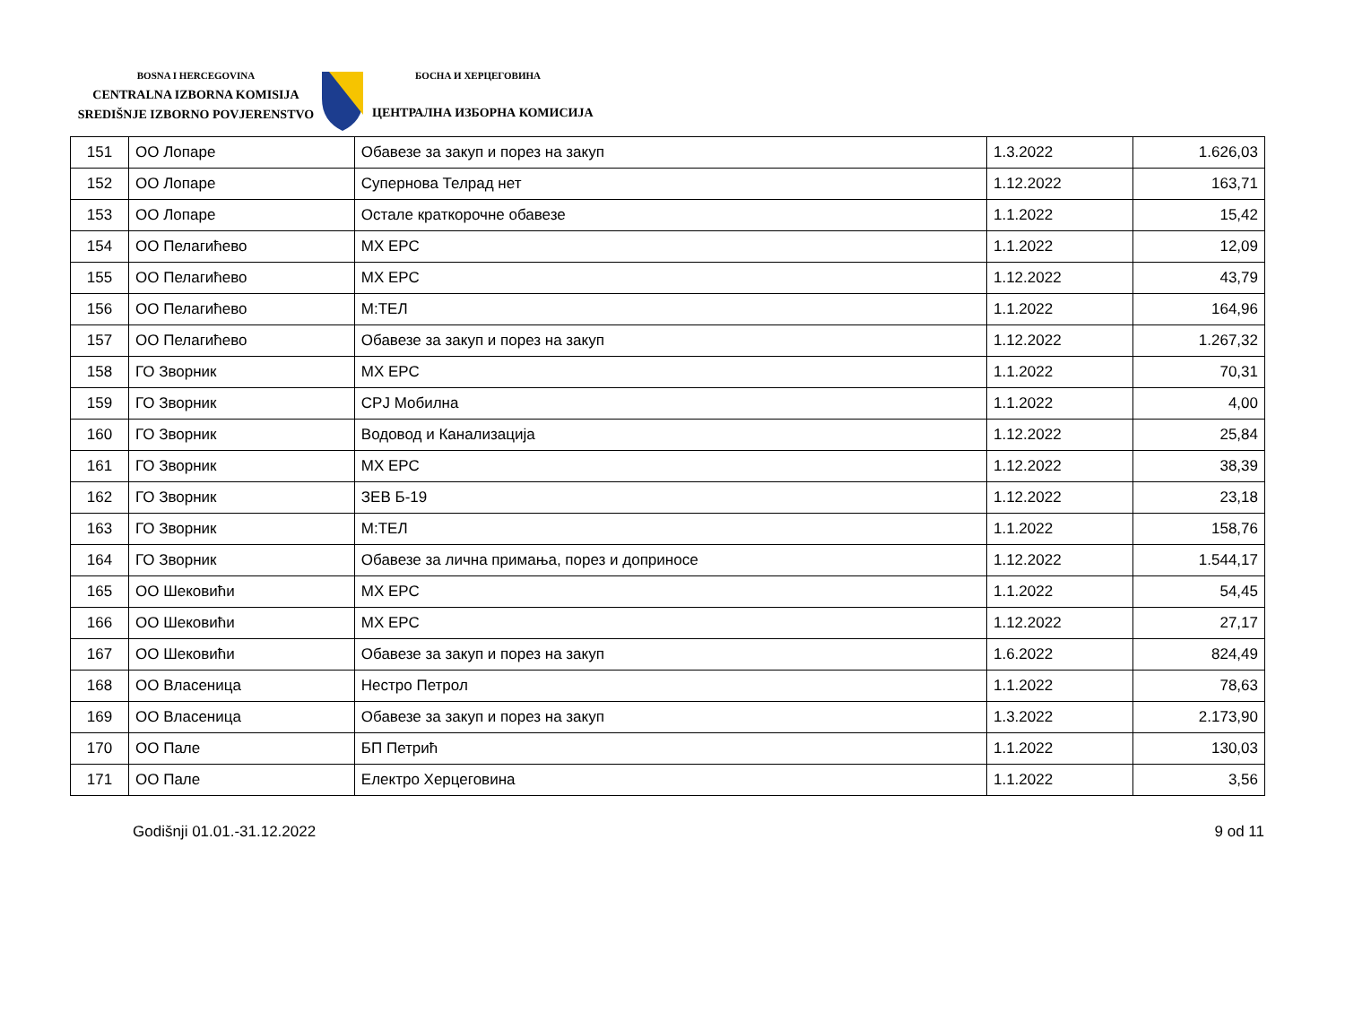BOSNA I HERCEGOVINA
CENTRALNA IZBORNA KOMISIJA
SREDIŠNJE IZBORNO POVJERENSTVO
БОСНА И ХЕРЦЕГОВИНА
ЦЕНТРАЛНА ИЗБОРНА КОМИСИЈА
| 151 | ОО Лопаре | Обавезе за закуп и порез на закуп | 1.3.2022 | 1.626,03 |
| 152 | ОО Лопаре | Супернова Телрад нет | 1.12.2022 | 163,71 |
| 153 | ОО Лопаре | Остале краткорочне обавезе | 1.1.2022 | 15,42 |
| 154 | ОО Пелагићево | МХ ЕРС | 1.1.2022 | 12,09 |
| 155 | ОО Пелагићево | МХ ЕРС | 1.12.2022 | 43,79 |
| 156 | ОО Пелагићево | М:ТЕЛ | 1.1.2022 | 164,96 |
| 157 | ОО Пелагићево | Обавезе за закуп и порез на закуп | 1.12.2022 | 1.267,32 |
| 158 | ГО Зворник | МХ ЕРС | 1.1.2022 | 70,31 |
| 159 | ГО Зворник | СРЈ Мобилна | 1.1.2022 | 4,00 |
| 160 | ГО Зворник | Водовод и Канализација | 1.12.2022 | 25,84 |
| 161 | ГО Зворник | МХ ЕРС | 1.12.2022 | 38,39 |
| 162 | ГО Зворник | ЗЕВ Б-19 | 1.12.2022 | 23,18 |
| 163 | ГО Зворник | М:ТЕЛ | 1.1.2022 | 158,76 |
| 164 | ГО Зворник | Обавезе за лична примања, порез и доприносе | 1.12.2022 | 1.544,17 |
| 165 | ОО Шековићи | МХ ЕРС | 1.1.2022 | 54,45 |
| 166 | ОО Шековићи | МХ ЕРС | 1.12.2022 | 27,17 |
| 167 | ОО Шековићи | Обавезе за закуп и порез на закуп | 1.6.2022 | 824,49 |
| 168 | ОО Власеница | Нестро Петрол | 1.1.2022 | 78,63 |
| 169 | ОО Власеница | Обавезе за закуп и порез на закуп | 1.3.2022 | 2.173,90 |
| 170 | ОО Пале | БП Петрић | 1.1.2022 | 130,03 |
| 171 | ОО Пале | Електро Херцеговина | 1.1.2022 | 3,56 |
Godišnji 01.01.-31.12.2022 9 od 11